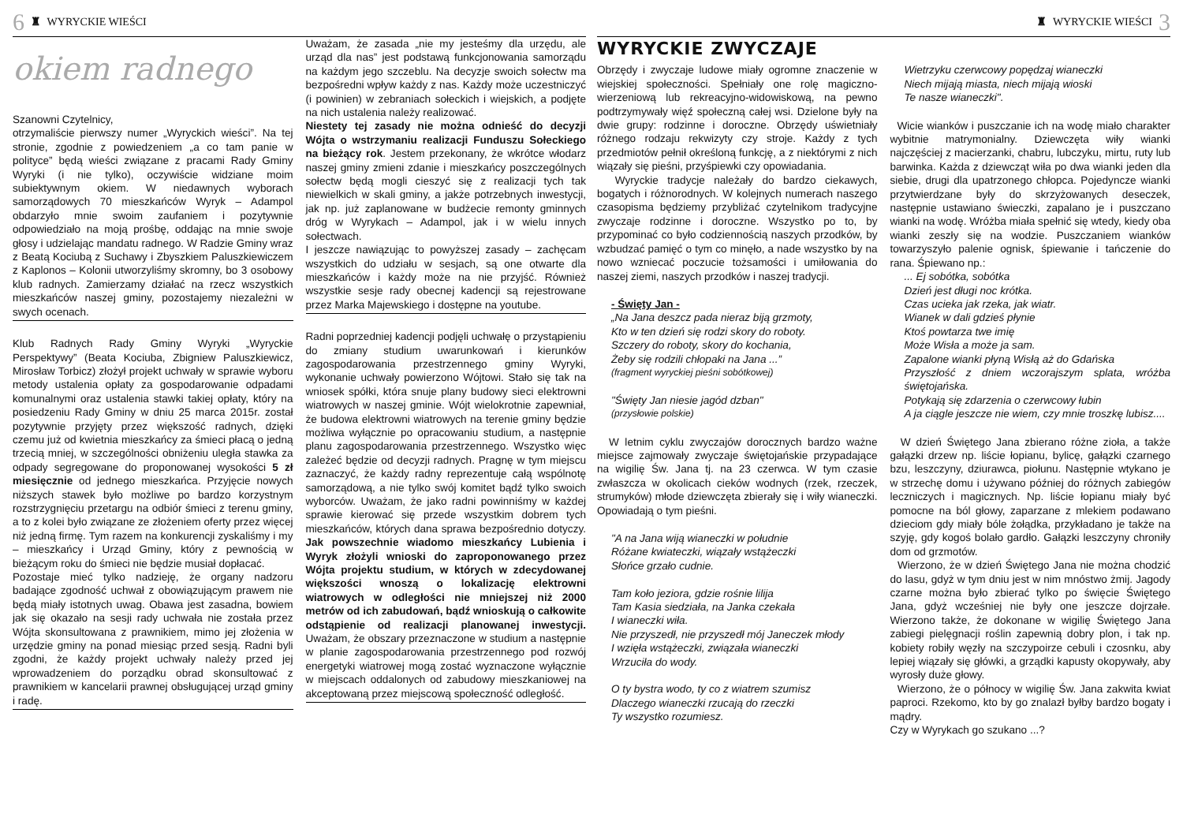6 ♜ WYRYCKIE WIEŚCI
okiem radnego
Szanowni Czytelnicy,
otrzymaliście pierwszy numer „Wyryckich wieści”. Na tej stronie, zgodnie z powiedzeniem „a co tam panie w polityce” będą wieści związane z pracami Rady Gminy Wyryki (i nie tylko), oczywiście widziane moim subiektywnym okiem. W niedawnych wyborach samorządowych 70 mieszkańców Wyryk – Adampol obdarzyło mnie swoim zaufaniem i pozytywnie odpowiedziało na moją prośbę, oddając na mnie swoje głosy i udzielając mandatu radnego. W Radzie Gminy wraz z Beatą Kociubą z Suchawy i Zbyszkiem Paluszkiewiczem z Kaplonos – Kolonii utworzyliśmy skromny, bo 3 osobowy klub radnych. Zamierzamy działać na rzecz wszystkich mieszkańców naszej gminy, pozostajemy niezależni w swych ocenach.
Klub Radnych Rady Gminy Wyryki „Wyryckie Perspektywy” (Beata Kociuba, Zbigniew Paluszkiewicz, Mirosław Torbicz) złożył projekt uchwały w sprawie wyboru metody ustalenia opłaty za gospodarowanie odpadami komunalnymi oraz ustalenia stawki takiej opłaty, który na posiedzeniu Rady Gminy w dniu 25 marca 2015r. został pozytywnie przyjęty przez większość radnych, dzięki czemu już od kwietnia mieszkańcy za śmieci płacą o jedną trzecią mniej, w szczególności obniżeniu uległa stawka za odpady segregowane do proponowanej wysokości 5 zł miesięcznie od jednego mieszkańca. Przyjęcie nowych niższych stawek było możliwe po bardzo korzystnym rozstrzygnięciu przetargu na odbiór śmieci z terenu gminy, a to z kolei było związane ze złożeniem oferty przez więcej niż jedną firmę. Tym razem na konkurencji zyskaliśmy i my – mieszkańcy i Urząd Gminy, który z pewnością w bieżącym roku do śmieci nie będzie musiał dopłacać.
Pozostaje mieć tylko nadzieję, że organy nadzoru badające zgodność uchwał z obowiązującym prawem nie będą miały istotnych uwag. Obawa jest zasadna, bowiem jak się okazało na sesji rady uchwała nie została przez Wójta skonsultowana z prawnikiem, mimo jej złożenia w urzędzie gminy na ponad miesiąc przed sesją. Radni byli zgodni, że każdy projekt uchwały należy przed jej wprowadzeniem do porządku obrad skonsultować z prawnikiem w kancelarii prawnej obsługującej urząd gminy i radę.
Uważam, że zasada „nie my jesteśmy dla urzędu, ale urząd dla nas” jest podstawą funkcjonowania samorządu na każdym jego szczeblu. Na decyzje swoich sołectw ma bezpośredni wpływ każdy z nas. Każdy może uczestniczyć (i powinien) w zebraniach sołeckich i wiejskich, a podjęte na nich ustalenia należy realizować.
Niestety tej zasady nie można odnieść do decyzji Wójta o wstrzymaniu realizacji Funduszu Sołeckiego na bieżący rok. Jestem przekonany, że wkrótce włodarz naszej gminy zmieni zdanie i mieszkańcy poszczególnych sołectw będą mogli cieszyć się z realizacji tych tak niewielkich w skali gminy, a jakże potrzebnych inwestycji, jak np. już zaplanowane w budżecie remonty gminnych dróg w Wyrykach – Adampol, jak i w wielu innych sołectwach.
I jeszcze nawiązując to powyższej zasady – zachęcam wszystkich do udziału w sesjach, są one otwarte dla mieszkańców i każdy może na nie przyjść. Również wszystkie sesje rady obecnej kadencji są rejestrowane przez Marka Majewskiego i dostępne na youtube.
Radni poprzedniej kadencji podjęli uchwałę o przystąpieniu do zmiany studium uwarunkowań i kierunków zagospodarowania przestrzennego gminy Wyryki, wykonanie uchwały powierzono Wójtowi. Stało się tak na wniosek spółki, która snuje plany budowy sieci elektrowni wiatrowych w naszej gminie. Wójt wielokrotnie zapewniał, że budowa elektrowni wiatrowych na terenie gminy będzie możliwa wyłącznie po opracowaniu studium, a następnie planu zagospodarowania przestrzennego. Wszystko więc zależeć będzie od decyzji radnych. Pragnę w tym miejscu zaznaczyć, że każdy radny reprezentuje całą wspólnotę samorządową, a nie tylko swój komitet bądź tylko swoich wyborców. Uważam, że jako radni powinniśmy w każdej sprawie kierować się przede wszystkim dobrem tych mieszkańców, których dana sprawa bezpośrednio dotyczy. Jak powszechnie wiadomo mieszkańcy Lubienia i Wyryk złożyli wnioski do zaproponowanego przez Wójta projektu studium, w których w zdecydowanej większości wnoszą o lokalizację elektrowni wiatrowych w odległości nie mniejszej niż 2000 metrów od ich zabudowań, bądź wnioskują o całkowite odstąpienie od realizacji planowanej inwestycji. Uważam, że obszary przeznaczone w studium a następnie w planie zagospodarowania przestrzennego pod rozwój energetyki wiatrowej mogą zostać wyznaczone wyłącznie w miejscach oddalonych od zabudowy mieszkaniowej na akceptowaną przez miejscową społeczność odległość.
♜ WYRYCKIE WIEŚCI 3
WYRYCKIE ZWYCZAJE
Obrzędy i zwyczaje ludowe miały ogromne znaczenie w wiejskiej społeczności. Spełniały one rolę magiczno-wierzeniową lub rekreacyjno-widowiskową, na pewno podtrzymywały więź społeczną całej wsi. Dzielone były na dwie grupy: rodzinne i doroczne. Obrzędy uświetniały różnego rodzaju rekwizyty czy stroje. Każdy z tych przedmiotów pełnił określoną funkcję, a z niektórymi z nich wiązały się pieśni, przyśpiewki czy opowiadania.
Wyryckie tradycje należały do bardzo ciekawych, bogatych i różnorodnych. W kolejnych numerach naszego czasopisma będziemy przybliżać czytelnikom tradycyjne zwyczaje rodzinne i doroczne. Wszystko po to, by przypominać co było codziennością naszych przodków, by wzbudzać pamięć o tym co minęło, a nade wszystko by na nowo wzniecać poczucie tożsamości i umiłowania do naszej ziemi, naszych przodków i naszej tradycji.
- Święty Jan -
„Na Jana deszcz pada nieraz biją grzmoty,
Kto w ten dzień się rodzi skory do roboty.
Szczery do roboty, skory do kochania,
Żeby się rodzili chłopaki na Jana ...”
(fragment wyryckiej pieśni sobótkowej)
"Święty Jan niesie jagód dzban"
(przysłowie polskie)
W letnim cyklu zwyczajów dorocznych bardzo ważne miejsce zajmowały zwyczaje świętojańskie przypadające na wigilię Św. Jana tj. na 23 czerwca. W tym czasie zwłaszcza w okolicach cieków wodnych (rzek, rzeczek, strumyków) młode dziewczęta zbierały się i wiły wianeczki. Opowiadają o tym pieśni.
"A na Jana wiją wianeczki w południe
Różane kwiateczki, wiązały wstążeczki
Słońce grzało cudnie.
Tam koło jeziora, gdzie rośnie lilija
Tam Kasia siedziała, na Janka czekała
I wianeczki wiła.
Nie przyszedł, nie przyszedł mój Janeczek młody
I wzięła wstążeczki, związała wianeczki
Wrzuciła do wody.
O ty bystra wodo, ty co z wiatrem szumisz
Dlaczego wianeczki rzucają do rzeczki
Ty wszystko rozumiesz.
Wietrzyku czerwcowy popędzaj wianeczki
Niech mijają miasta, niech mijają wioski
Te nasze wianeczki".
Wicie wianków i puszczanie ich na wodę miało charakter wybitnie matrymonialny. Dziewczęta wiły wianki najczęściej z macierzanki, chabru, lubczyku, mirtu, ruty lub barwinka. Każda z dziewcząt wiła po dwa wianki jeden dla siebie, drugi dla upatrzonego chłopca. Pojedyncze wianki przytwierdzane były do skrzyżowanych deseczek, następnie ustawiano świeczki, zapalano je i puszczano wianki na wodę. Wróżba miała spełnić się wtedy, kiedy oba wianki zeszły się na wodzie. Puszczaniem wianków towarzyszyło palenie ognisk, śpiewanie i tańczenie do rana. Śpiewano np.:
... Ej sobótka, sobótka
Dzień jest długi noc krótka.
Czas ucieka jak rzeka, jak wiatr.
Wianek w dali gdzieś płynie
Ktoś powtarza twe imię
Może Wisła a może ja sam.
Zapalone wianki płyną Wisłą aż do Gdańska
Przyszłość z dniem wczorajszym splata, wróżba świętojańska.
Potykają się zdarzenia o czerwcowy łubin
A ja ciągle jeszcze nie wiem, czy mnie troszkę lubisz....
W dzień Świętego Jana zbierano różne zioła, a także gałązki drzew np. liście łopianu, bylicę, gałązki czarnego bzu, leszczyny, dziurawca, piołunu. Następnie wtykano je w strzechę domu i używano później do różnych zabiegów leczniczych i magicznych. Np. liście łopianu miały być pomocne na ból głowy, zaparzane z mlekiem podawano dzieciom gdy miały bóle żołądka, przykładano je także na szyję, gdy kogoś bolało gardło. Gałązki leszczyny chroniły dom od grzmotów.
Wierzono, że w dzień Świętego Jana nie można chodzić do lasu, gdyż w tym dniu jest w nim mnóstwo żmij. Jagody czarne można było zbierać tylko po święcie Świętego Jana, gdyż wcześniej nie były one jeszcze dojrzałe. Wierzono także, że dokonane w wigilię Świętego Jana zabiegi pielęgnacji roślin zapewnią dobry plon, i tak np. kobiety robiły węzły na szczypoirze cebuli i czosnku, aby lepiej wiązały się główki, a grządki kapusty okopywały, aby wyrosły duże głowy.
Wierzono, że o północy w wigilię Św. Jana zakwita kwiat paproci. Rzekomo, kto by go znalazł byłby bardzo bogaty i mądry.
Czy w Wyrykach go szukano ...?